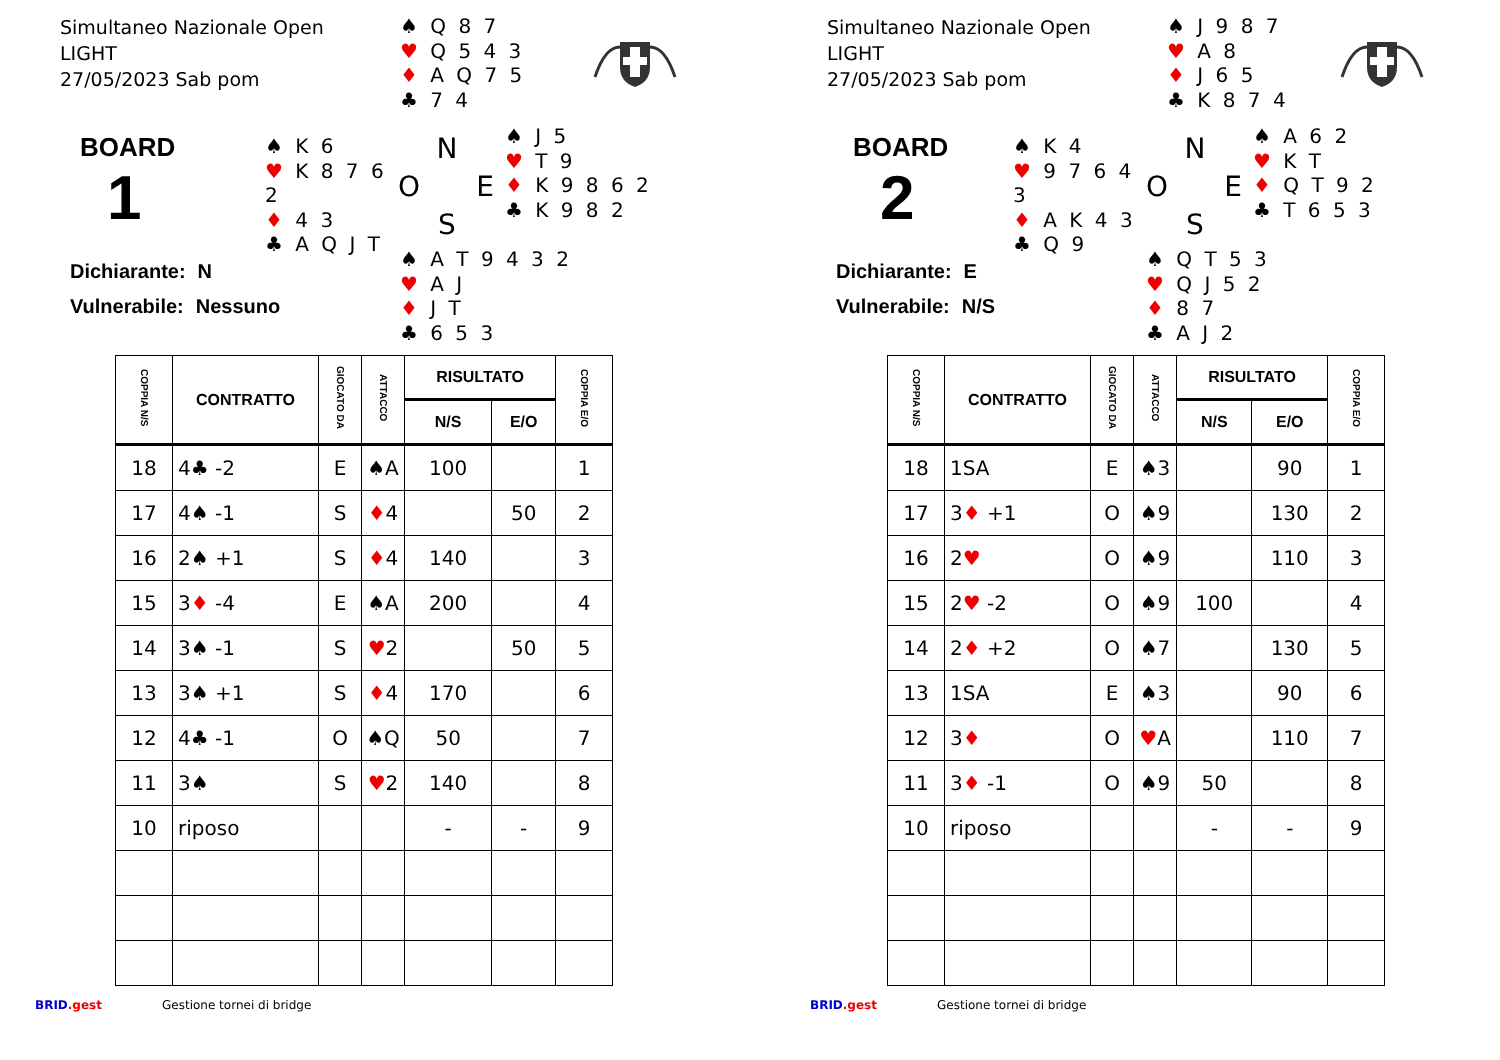Simultaneo Nazionale Open
LIGHT
27/05/2023 Sab pom
♠ Q 8 7
♥ Q 5 4 3
♦ A Q 7 5
♣ 7 4
BOARD
1
♠ K 6
♥ K 8 7 6 2
♦ 4 3
♣ A Q J T
N
O
E
S
♠ J 5
♥ T 9
♦ K 9 8 6 2
♣ K 9 8 2
Dichiarante: N
Vulnerabile: Nessuno
♠ A T 9 4 3 2
♥ A J
♦ J T
♣ 6 5 3
| COPPIA N/S | CONTRATTO | GIOCATO DA | ATTACCO | RISULTATO | | COPPIA E/O |
| --- | --- | --- | --- | --- | --- | --- |
| | | | | N/S | E/O | |
| 18 | 4♣ -2 | E | ♠A | 100 | | 1 |
| 17 | 4♠ -1 | S | ♦ 4 | | 50 | 2 |
| 16 | 2♠ +1 | S | ♦ 4 | 140 | | 3 |
| 15 | 3 ♦ -4 | E | ♠A | 200 | | 4 |
| 14 | 3♠ -1 | S | ♥ 2 | | 50 | 5 |
| 13 | 3♠ +1 | S | ♦ 4 | 170 | | 6 |
| 12 | 4♣ -1 | O | ♠Q | 50 | | 7 |
| 11 | 3♠ | S | ♥ 2 | 140 | | 8 |
| 10 | riposo | | | - | - | 9 |
BRID.gest Gestione tornei di bridge
Simultaneo Nazionale Open
LIGHT
27/05/2023 Sab pom
♠ J 9 8 7
♥ A 8
♦ J 6 5
♣ K 8 7 4
BOARD
2
♠ K 4
♥ 9 7 6 4 3
♦ A K 4 3
♣ Q 9
N
O
E
S
♠ A 6 2
♥ K T
♦ Q T 9 2
♣ T 6 5 3
Dichiarante: E
Vulnerabile: N/S
♠ Q T 5 3
♥ Q J 5 2
♦ 8 7
♣ A J 2
| COPPIA N/S | CONTRATTO | GIOCATO DA | ATTACCO | RISULTATO | | COPPIA E/O |
| --- | --- | --- | --- | --- | --- | --- |
| | | | | N/S | E/O | |
| 18 | 1SA | E | ♠3 | | 90 | 1 |
| 17 | 3 ♦ +1 | O | ♠9 | | 130 | 2 |
| 16 | 2 ♥ | O | ♠9 | | 110 | 3 |
| 15 | 2 ♥ -2 | O | ♠9 | 100 | | 4 |
| 14 | 2 ♦ +2 | O | ♠7 | | 130 | 5 |
| 13 | 1SA | E | ♠3 | | 90 | 6 |
| 12 | 3 ♦ | O | ♥ A | | 110 | 7 |
| 11 | 3 ♦ -1 | O | ♠9 | 50 | | 8 |
| 10 | riposo | | | - | - | 9 |
BRID.gest Gestione tornei di bridge